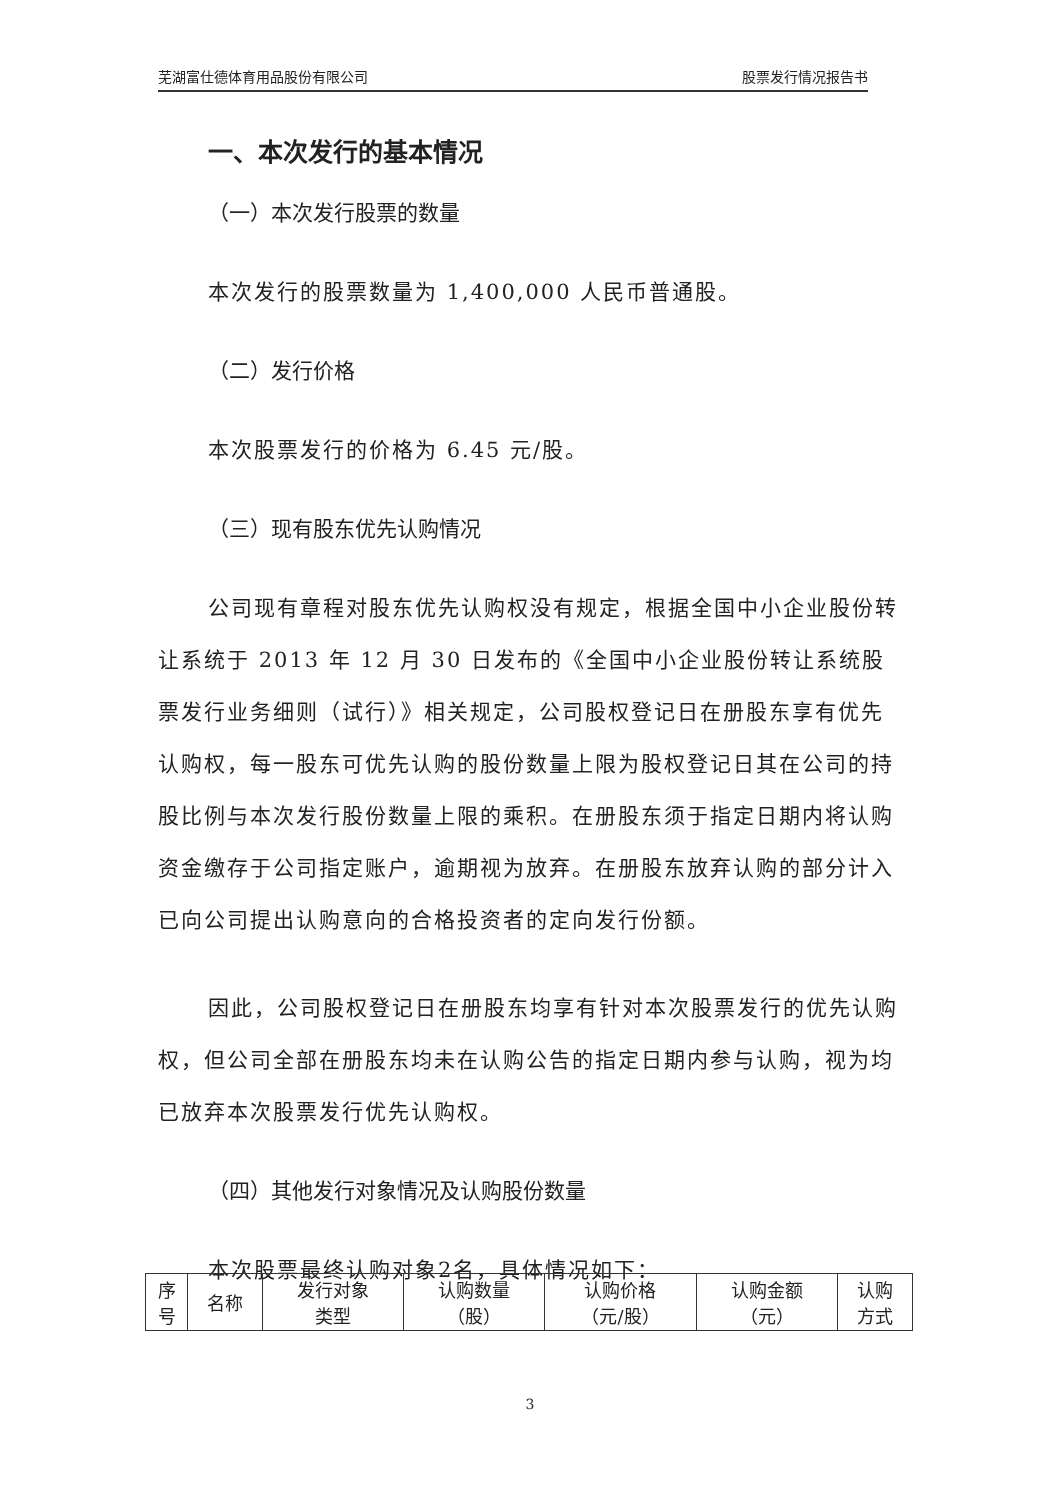芜湖富仕德体育用品股份有限公司 股票发行情况报告书
一、本次发行的基本情况
（一）本次发行股票的数量
本次发行的股票数量为 1,400,000 人民币普通股。
（二）发行价格
本次股票发行的价格为 6.45 元/股。
（三）现有股东优先认购情况
公司现有章程对股东优先认购权没有规定，根据全国中小企业股份转让系统于 2013 年 12 月 30 日发布的《全国中小企业股份转让系统股票发行业务细则（试行）》相关规定，公司股权登记日在册股东享有优先认购权，每一股东可优先认购的股份数量上限为股权登记日其在公司的持股比例与本次发行股份数量上限的乘积。在册股东须于指定日期内将认购资金缴存于公司指定账户，逾期视为放弃。在册股东放弃认购的部分计入已向公司提出认购意向的合格投资者的定向发行份额。
因此，公司股权登记日在册股东均享有针对本次股票发行的优先认购权，但公司全部在册股东均未在认购公告的指定日期内参与认购，视为均已放弃本次股票发行优先认购权。
（四）其他发行对象情况及认购股份数量
本次股票最终认购对象2名，具体情况如下：
| 序 号 | 名称 | 发行对象 类型 | 认购数量 （股） | 认购价格 （元/股） | 认购金额 （元） | 认购 方式 |
| --- | --- | --- | --- | --- | --- | --- |
3